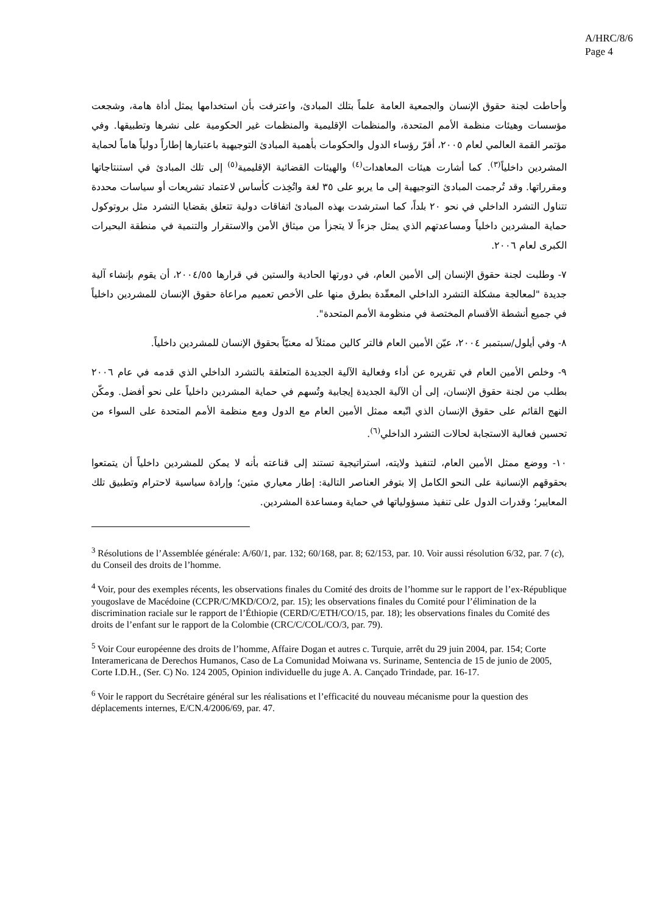A/HRC/8/6
Page 4
وأحاطت لجنة حقوق الإنسان والجمعية العامة علماً بتلك المبادئ، واعترفت بأن استخدامها يمثل أداة هامة، وشجعت مؤسسات وهيئات منظمة الأمم المتحدة، والمنظمات الإقليمية والمنظمات غير الحكومية على نشرها وتطبيقها. وفي مؤتمر القمة العالمي لعام ٢٠٠٥، أقرّ رؤساء الدول والحكومات بأهمية المبادئ التوجيهية باعتبارها إطاراً دولياً هاماً لحماية المشردين داخلياً<sup>(٣)</sup>. كما أشارت هيئات المعاهدات<sup>(٤)</sup> والهيئات القضائية الإقليمية<sup>(٥)</sup> إلى تلك المبادئ في استنتاجاتها ومقرراتها. وقد تُرجمت المبادئ التوجيهية إلى ما يربو على ٣٥ لغة واتُخِذت كأساس لاعتماد تشريعات أو سياسات محددة تتناول التشرد الداخلي في نحو ٢٠ بلداً، كما استرشدت بهذه المبادئ اتفاقات دولية تتعلق بقضايا التشرد مثل بروتوكول حماية المشردين داخلياً ومساعدتهم الذي يمثل جزءاً لا يتجزأ من ميثاق الأمن والاستقرار والتنمية في منطقة البحيرات الكبرى لعام ٢٠٠٦.
٧- وطلبت لجنة حقوق الإنسان إلى الأمين العام، في دورتها الحادية والستين في قرارها ٢٠٠٤/٥٥، أن يقوم بإنشاء آلية جديدة "لمعالجة مشكلة التشرد الداخلي المعقّدة بطرق منها على الأخص تعميم مراعاة حقوق الإنسان للمشردين داخلياً في جميع أنشطة الأقسام المختصة في منظومة الأمم المتحدة".
٨- وفي أيلول/سبتمبر ٢٠٠٤، عيّن الأمين العام فالتر كالين ممثلاً له معنيّاً بحقوق الإنسان للمشردين داخلياً.
٩- وخلص الأمين العام في تقريره عن أداء وفعالية الآلية الجديدة المتعلقة بالتشرد الداخلي الذي قدمه في عام ٢٠٠٦ بطلب من لجنة حقوق الإنسان، إلى أن الآلية الجديدة إيجابية وتُسهم في حماية المشردين داخلياً على نحو أفضل. ومكّن النهج القائم على حقوق الإنسان الذي اتّبعه ممثل الأمين العام مع الدول ومع منظمة الأمم المتحدة على السواء من تحسين فعالية الاستجابة لحالات التشرد الداخلي<sup>(٦)</sup>.
١٠- ووضع ممثل الأمين العام، لتنفيذ ولايته، استراتيجية تستند إلى قناعته بأنه لا يمكن للمشردين داخلياً أن يتمتعوا بحقوقهم الإنسانية على النحو الكامل إلا بتوفر العناصر التالية: إطار معياري متين؛ وإرادة سياسية لاحترام وتطبيق تلك المعايير؛ وقدرات الدول على تنفيذ مسؤولياتها في حماية ومساعدة المشردين.
<sup>3</sup> Résolutions de l’Assemblée générale: A/60/1, par. 132; 60/168, par. 8; 62/153, par. 10. Voir aussi résolution 6/32, par. 7 (c), du Conseil des droits de l’homme.
<sup>4</sup> Voir, pour des exemples récents, les observations finales du Comité des droits de l’homme sur le rapport de l’ex-République yougoslave de Macédoine (CCPR/C/MKD/CO/2, par. 15); les observations finales du Comité pour l’élimination de la discrimination raciale sur le rapport de l’Éthiopie (CERD/C/ETH/CO/15, par. 18); les observations finales du Comité des droits de l’enfant sur le rapport de la Colombie (CRC/C/COL/CO/3, par. 79).
<sup>5</sup> Voir Cour européenne des droits de l’homme, Affaire Dogan et autres c. Turquie, arrêt du 29 juin 2004, par. 154; Corte Interamericana de Derechos Humanos, Caso de La Comunidad Moiwana vs. Suriname, Sentencia de 15 de junio de 2005, Corte I.D.H., (Ser. C) No. 124 2005, Opinion individuelle du juge A. A. Cançado Trindade, par. 16-17.
<sup>6</sup> Voir le rapport du Secrétaire général sur les réalisations et l’efficacité du nouveau mécanisme pour la question des déplacements internes, E/CN.4/2006/69, par. 47.